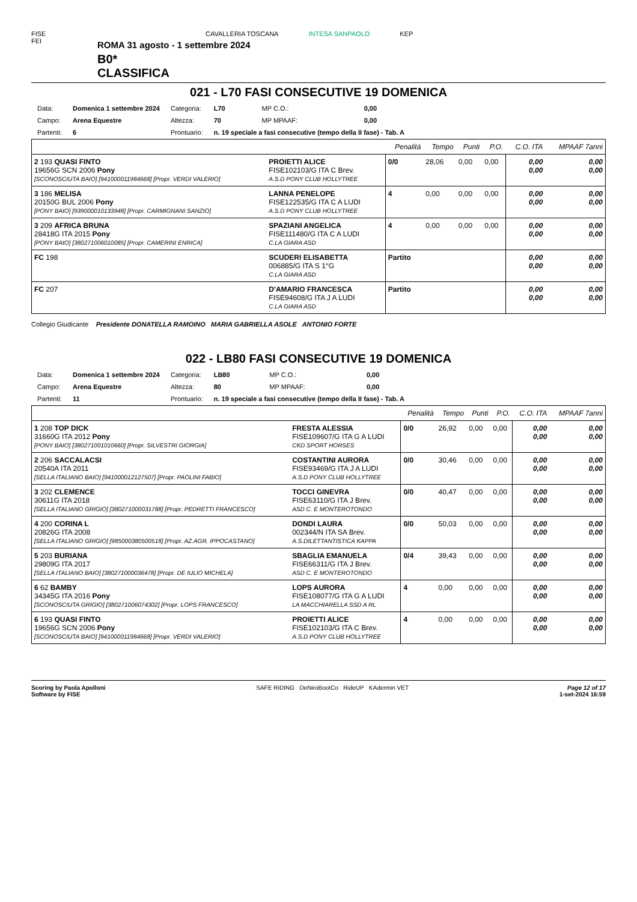FISE
FEI
CAVALLERIA TOSCANA INTESA SANPAOLO KEP
ROMA 31 agosto - 1 settembre 2024
B0*
CLASSIFICA
021 - L70 FASI CONSECUTIVE 19 DOMENICA
| Data: | Domenica 1 settembre 2024 | Categoria: | L70 | MP C.O.: | 0,00 |
| Campo: | Arena Equestre | Altezza: | 70 | MP MPAAF: | 0,00 |
| Partenti: | 6 | Prontuario: | n. 19 speciale a fasi consecutive (tempo della II fase) - Tab. A | | |
| | | Penalità | Tempo | Punti | P.O. | C.O. ITA | MPAAF 7anni |
| 2 193 QUASI FINTO 19656G SCN 2006 Pony [SCONOSCIUTA BAIO] [941000011984668] [Propr. VERDI VALERIO] | PROIETTI ALICE FISE102103/G ITA C Brev. A.S.D PONY CLUB HOLLYTREE | 0/0 | 28,06 | 0,00 | 0,00 | 0,00 0,00 | 0,00 0,00 |
| 3 186 MELISA 20150G BUL 2006 Pony [PONY BAIO] [939000010133948] [Propr. CARMIGNANI SANZIO] | LANNA PENELOPE FISE122535/G ITA C A LUDI A.S.D PONY CLUB HOLLYTREE | 4 | 0,00 | 0,00 | 0,00 | 0,00 0,00 | 0,00 0,00 |
| 3 209 AFRICA BRUNA 28418G ITA 2015 Pony [PONY BAIO] [380271006010085] [Propr. CAMERINI ENRICA] | SPAZIANI ANGELICA FISE111480/G ITA C A LUDI C.LA GIARA ASD | 4 | 0,00 | 0,00 | 0,00 | 0,00 0,00 | 0,00 0,00 |
| FC 198 | SCUDERI ELISABETTA 006885/G ITA S 1°G C.LA GIARA ASD | Partito | | | | 0,00 0,00 | 0,00 0,00 |
| FC 207 | D'AMARIO FRANCESCA FISE94608/G ITA J A LUDI C.LA GIARA ASD | Partito | | | | 0,00 0,00 | 0,00 0,00 |
Collegio Giudicante Presidente DONATELLA RAMOINO MARIA GABRIELLA ASOLE ANTONIO FORTE
022 - LB80 FASI CONSECUTIVE 19 DOMENICA
| Data: | Domenica 1 settembre 2024 | Categoria: | LB80 | MP C.O.: | 0,00 |
| Campo: | Arena Equestre | Altezza: | 80 | MP MPAAF: | 0,00 |
| Partenti: | 11 | Prontuario: | n. 19 speciale a fasi consecutive (tempo della II fase) - Tab. A | | |
| | | Penalità | Tempo | Punti | P.O. | C.O. ITA | MPAAF 7anni |
| 1 208 TOP DICK 31660G ITA 2012 Pony [PONY BAIO] [380271001010660] [Propr. SILVESTRI GIORGIA] | FRESTA ALESSIA FISE109607/G ITA G A LUDI CKD SPORT HORSES | 0/0 | 26,92 | 0,00 | 0,00 | 0,00 0,00 | 0,00 0,00 |
| 2 206 SACCALACSI 20540A ITA 2011 [SELLA ITALIANO BAIO] [941000012127507] [Propr. PAOLINI FABIO] | COSTANTINI AURORA FISE93469/G ITA J A LUDI A.S.D PONY CLUB HOLLYTREE | 0/0 | 30,46 | 0,00 | 0,00 | 0,00 0,00 | 0,00 0,00 |
| 3 202 CLEMENCE 30611G ITA 2018 [SELLA ITALIANO GRIGIO] [380271000031788] [Propr. PEDRETTI FRANCESCO] | TOCCI GINEVRA FISE63110/G ITA J Brev. ASD C. E MONTEROTONDO | 0/0 | 40,47 | 0,00 | 0,00 | 0,00 0,00 | 0,00 0,00 |
| 4 200 CORINA L 20826G ITA 2008 [SELLA ITALIANO GRIGIO] [985000380500518] [Propr. AZ.AGR. IPPOCASTANO] | DONDI LAURA 002344/N ITA SA Brev. A.S.DILETTANTISTICA KAPPA | 0/0 | 50,03 | 0,00 | 0,00 | 0,00 0,00 | 0,00 0,00 |
| 5 203 BURIANA 29809G ITA 2017 [SELLA ITALIANO BAIO] [380271000036478] [Propr. DE IULIO MICHELA] | SBAGLIA EMANUELA FISE66311/G ITA J Brev. ASD C. E MONTEROTONDO | 0/4 | 39,43 | 0,00 | 0,00 | 0,00 0,00 | 0,00 0,00 |
| 6 62 BAMBY 34345G ITA 2016 Pony [SCONOSCIUTA GRIGIO] [380271006074302] [Propr. LOPS FRANCESCO] | LOPS AURORA FISE108077/G ITA G A LUDI LA MACCHIARELLA SSD A RL | 4 | 0,00 | 0,00 | 0,00 | 0,00 0,00 | 0,00 0,00 |
| 6 193 QUASI FINTO 19656G SCN 2006 Pony [SCONOSCIUTA BAIO] [941000011984668] [Propr. VERDI VALERIO] | PROIETTI ALICE FISE102103/G ITA C Brev. A.S.D PONY CLUB HOLLYTREE | 4 | 0,00 | 0,00 | 0,00 | 0,00 0,00 | 0,00 0,00 |
Scoring by Paola Apolloni
Software by FISE
SAFE RIDING DeNiroBootCo RideUP KAdermin VET
Page 12 of 17
1-set-2024 16:59